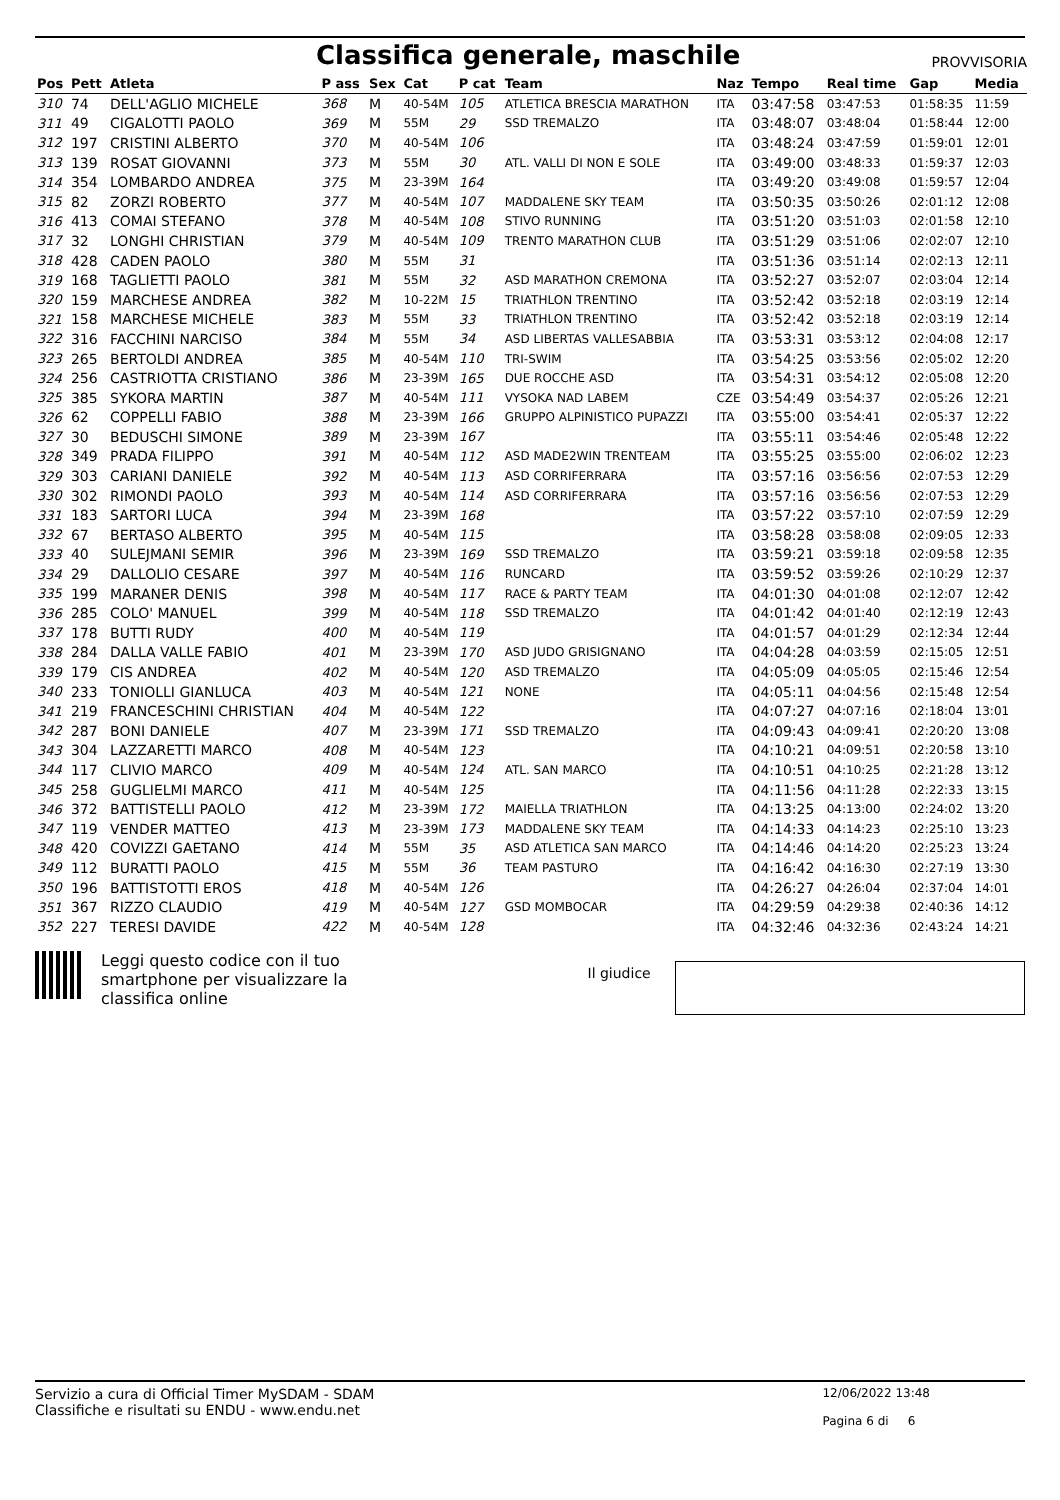Classifica generale, maschile
PROVVISORIA
| Pos | Pett | Atleta | P ass | Sex | Cat | P cat | Team | Naz | Tempo | Real time | Gap | Media |
| --- | --- | --- | --- | --- | --- | --- | --- | --- | --- | --- | --- | --- |
| 310 | 74 | DELL'AGLIO MICHELE | 368 | M | 40-54M | 105 | ATLETICA BRESCIA MARATHON | ITA | 03:47:58 | 03:47:53 | 01:58:35 | 11:59 |
| 311 | 49 | CIGALOTTI PAOLO | 369 | M | 55M | 29 | SSD TREMALZO | ITA | 03:48:07 | 03:48:04 | 01:58:44 | 12:00 |
| 312 | 197 | CRISTINI ALBERTO | 370 | M | 40-54M | 106 | | ITA | 03:48:24 | 03:47:59 | 01:59:01 | 12:01 |
| 313 | 139 | ROSAT GIOVANNI | 373 | M | 55M | 30 | ATL. VALLI DI NON E SOLE | ITA | 03:49:00 | 03:48:33 | 01:59:37 | 12:03 |
| 314 | 354 | LOMBARDO ANDREA | 375 | M | 23-39M | 164 | | ITA | 03:49:20 | 03:49:08 | 01:59:57 | 12:04 |
| 315 | 82 | ZORZI ROBERTO | 377 | M | 40-54M | 107 | MADDALENE SKY TEAM | ITA | 03:50:35 | 03:50:26 | 02:01:12 | 12:08 |
| 316 | 413 | COMAI STEFANO | 378 | M | 40-54M | 108 | STIVO RUNNING | ITA | 03:51:20 | 03:51:03 | 02:01:58 | 12:10 |
| 317 | 32 | LONGHI CHRISTIAN | 379 | M | 40-54M | 109 | TRENTO MARATHON CLUB | ITA | 03:51:29 | 03:51:06 | 02:02:07 | 12:10 |
| 318 | 428 | CADEN PAOLO | 380 | M | 55M | 31 | | ITA | 03:51:36 | 03:51:14 | 02:02:13 | 12:11 |
| 319 | 168 | TAGLIETTI PAOLO | 381 | M | 55M | 32 | ASD MARATHON CREMONA | ITA | 03:52:27 | 03:52:07 | 02:03:04 | 12:14 |
| 320 | 159 | MARCHESE ANDREA | 382 | M | 10-22M | 15 | TRIATHLON TRENTINO | ITA | 03:52:42 | 03:52:18 | 02:03:19 | 12:14 |
| 321 | 158 | MARCHESE MICHELE | 383 | M | 55M | 33 | TRIATHLON TRENTINO | ITA | 03:52:42 | 03:52:18 | 02:03:19 | 12:14 |
| 322 | 316 | FACCHINI NARCISO | 384 | M | 55M | 34 | ASD LIBERTAS VALLESABBIA | ITA | 03:53:31 | 03:53:12 | 02:04:08 | 12:17 |
| 323 | 265 | BERTOLDI ANDREA | 385 | M | 40-54M | 110 | TRI-SWIM | ITA | 03:54:25 | 03:53:56 | 02:05:02 | 12:20 |
| 324 | 256 | CASTRIOTTA CRISTIANO | 386 | M | 23-39M | 165 | DUE ROCCHE ASD | ITA | 03:54:31 | 03:54:12 | 02:05:08 | 12:20 |
| 325 | 385 | SYKORA MARTIN | 387 | M | 40-54M | 111 | VYSOKA NAD LABEM | CZE | 03:54:49 | 03:54:37 | 02:05:26 | 12:21 |
| 326 | 62 | COPPELLI FABIO | 388 | M | 23-39M | 166 | GRUPPO ALPINISTICO PUPAZZI | ITA | 03:55:00 | 03:54:41 | 02:05:37 | 12:22 |
| 327 | 30 | BEDUSCHI SIMONE | 389 | M | 23-39M | 167 | | ITA | 03:55:11 | 03:54:46 | 02:05:48 | 12:22 |
| 328 | 349 | PRADA FILIPPO | 391 | M | 40-54M | 112 | ASD MADE2WIN TRENTEAM | ITA | 03:55:25 | 03:55:00 | 02:06:02 | 12:23 |
| 329 | 303 | CARIANI DANIELE | 392 | M | 40-54M | 113 | ASD CORRIFERRARA | ITA | 03:57:16 | 03:56:56 | 02:07:53 | 12:29 |
| 330 | 302 | RIMONDI PAOLO | 393 | M | 40-54M | 114 | ASD CORRIFERRARA | ITA | 03:57:16 | 03:56:56 | 02:07:53 | 12:29 |
| 331 | 183 | SARTORI LUCA | 394 | M | 23-39M | 168 | | ITA | 03:57:22 | 03:57:10 | 02:07:59 | 12:29 |
| 332 | 67 | BERTASO ALBERTO | 395 | M | 40-54M | 115 | | ITA | 03:58:28 | 03:58:08 | 02:09:05 | 12:33 |
| 333 | 40 | SULEJMANI SEMIR | 396 | M | 23-39M | 169 | SSD TREMALZO | ITA | 03:59:21 | 03:59:18 | 02:09:58 | 12:35 |
| 334 | 29 | DALLOLIO CESARE | 397 | M | 40-54M | 116 | RUNCARD | ITA | 03:59:52 | 03:59:26 | 02:10:29 | 12:37 |
| 335 | 199 | MARANER DENIS | 398 | M | 40-54M | 117 | RACE & PARTY TEAM | ITA | 04:01:30 | 04:01:08 | 02:12:07 | 12:42 |
| 336 | 285 | COLO' MANUEL | 399 | M | 40-54M | 118 | SSD TREMALZO | ITA | 04:01:42 | 04:01:40 | 02:12:19 | 12:43 |
| 337 | 178 | BUTTI RUDY | 400 | M | 40-54M | 119 | | ITA | 04:01:57 | 04:01:29 | 02:12:34 | 12:44 |
| 338 | 284 | DALLA VALLE FABIO | 401 | M | 23-39M | 170 | ASD JUDO GRISIGNANO | ITA | 04:04:28 | 04:03:59 | 02:15:05 | 12:51 |
| 339 | 179 | CIS ANDREA | 402 | M | 40-54M | 120 | ASD TREMALZO | ITA | 04:05:09 | 04:05:05 | 02:15:46 | 12:54 |
| 340 | 233 | TONIOLLI GIANLUCA | 403 | M | 40-54M | 121 | NONE | ITA | 04:05:11 | 04:04:56 | 02:15:48 | 12:54 |
| 341 | 219 | FRANCESCHINI CHRISTIAN | 404 | M | 40-54M | 122 | | ITA | 04:07:27 | 04:07:16 | 02:18:04 | 13:01 |
| 342 | 287 | BONI DANIELE | 407 | M | 23-39M | 171 | SSD TREMALZO | ITA | 04:09:43 | 04:09:41 | 02:20:20 | 13:08 |
| 343 | 304 | LAZZARETTI MARCO | 408 | M | 40-54M | 123 | | ITA | 04:10:21 | 04:09:51 | 02:20:58 | 13:10 |
| 344 | 117 | CLIVIO MARCO | 409 | M | 40-54M | 124 | ATL. SAN MARCO | ITA | 04:10:51 | 04:10:25 | 02:21:28 | 13:12 |
| 345 | 258 | GUGLIELMI MARCO | 411 | M | 40-54M | 125 | | ITA | 04:11:56 | 04:11:28 | 02:22:33 | 13:15 |
| 346 | 372 | BATTISTELLI PAOLO | 412 | M | 23-39M | 172 | MAIELLA TRIATHLON | ITA | 04:13:25 | 04:13:00 | 02:24:02 | 13:20 |
| 347 | 119 | VENDER MATTEO | 413 | M | 23-39M | 173 | MADDALENE SKY TEAM | ITA | 04:14:33 | 04:14:23 | 02:25:10 | 13:23 |
| 348 | 420 | COVIZZI GAETANO | 414 | M | 55M | 35 | ASD ATLETICA SAN MARCO | ITA | 04:14:46 | 04:14:20 | 02:25:23 | 13:24 |
| 349 | 112 | BURATTI PAOLO | 415 | M | 55M | 36 | TEAM PASTURO | ITA | 04:16:42 | 04:16:30 | 02:27:19 | 13:30 |
| 350 | 196 | BATTISTOTTI EROS | 418 | M | 40-54M | 126 | | ITA | 04:26:27 | 04:26:04 | 02:37:04 | 14:01 |
| 351 | 367 | RIZZO CLAUDIO | 419 | M | 40-54M | 127 | GSD MOMBOCAR | ITA | 04:29:59 | 04:29:38 | 02:40:36 | 14:12 |
| 352 | 227 | TERESI DAVIDE | 422 | M | 40-54M | 128 | | ITA | 04:32:46 | 04:32:36 | 02:43:24 | 14:21 |
Leggi questo codice con il tuo
smartphone per visualizzare la
classifica online
Il giudice
Servizio a cura di Official Timer MySDAM - SDAM
Classifiche e risultati su ENDU - www.endu.net
12/06/2022 13:48
Pagina 6 di 6